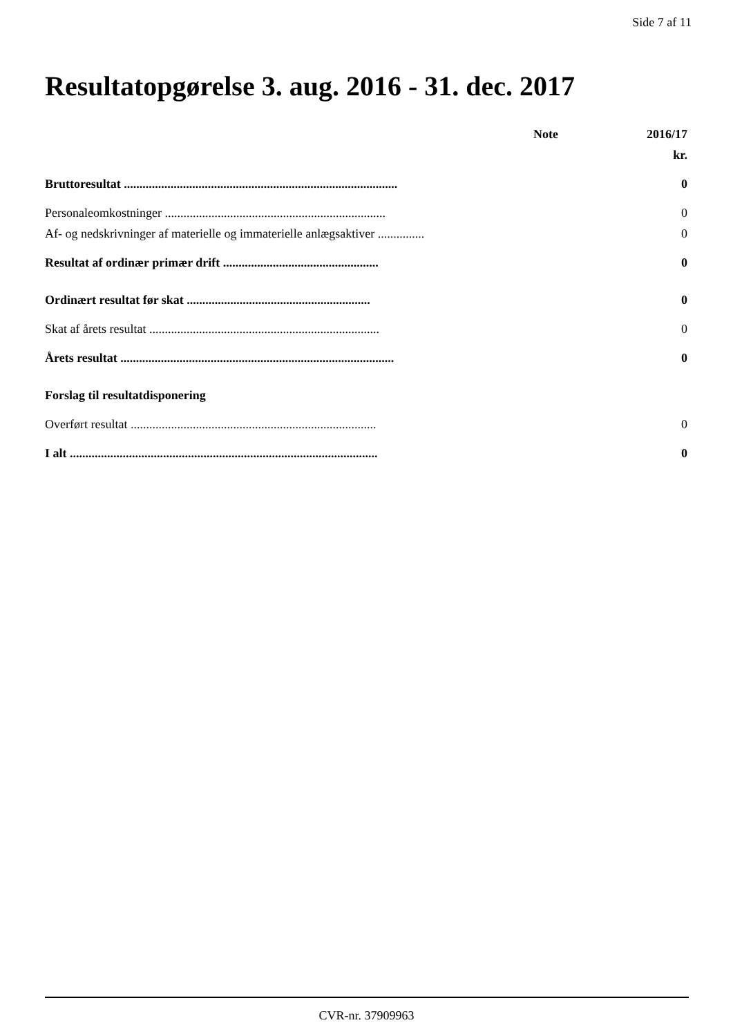Side 7 af 11
Resultatopgørelse 3. aug. 2016 - 31. dec. 2017
| | Note | 2016/17 |
| | | kr. |
| Bruttoresultat ........................................................................................ | | 0 |
| Personaleomkostninger ....................................................................... | | 0 |
| Af- og nedskrivninger af materielle og immaterielle anlægsaktiver ............... | | 0 |
| Resultat af ordinær primær drift .................................................. | | 0 |
| Ordinært resultat før skat ........................................................... | | 0 |
| Skat af årets resultat .......................................................................... | | 0 |
| Årets resultat ........................................................................................ | | 0 |
| Forslag til resultatdisponering | | |
| Overført resultat ............................................................................... | | 0 |
| I alt ................................................................................................... | | 0 |
CVR-nr. 37909963